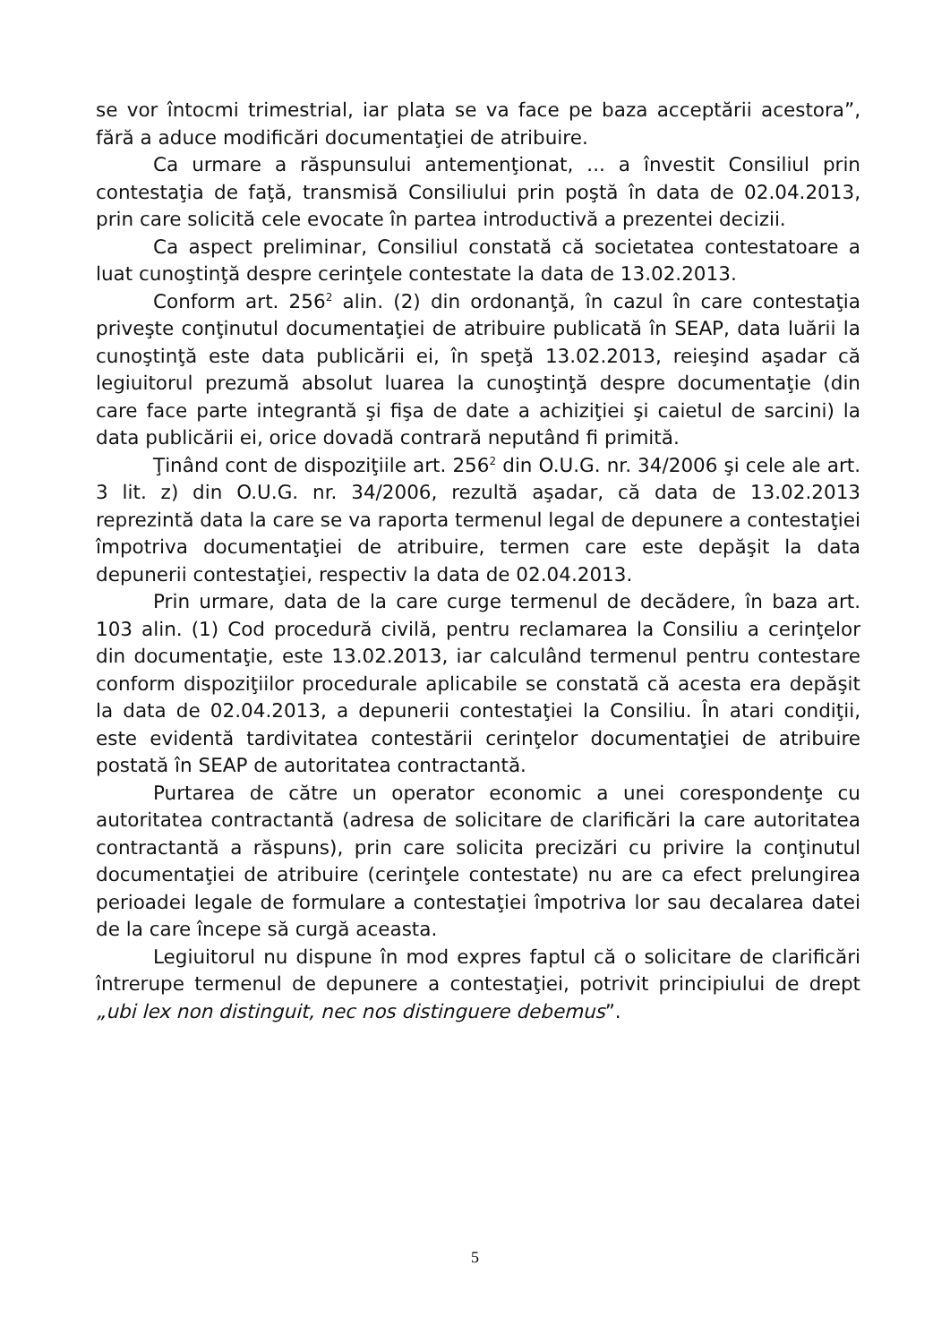se vor întocmi trimestrial, iar plata se va face pe baza acceptării acestora”, fără a aduce modificări documentaţiei de atribuire.
Ca urmare a răspunsului antemenţionat, ... a învestit Consiliul prin contestaţia de faţă, transmisă Consiliului prin poştă în data de 02.04.2013, prin care solicită cele evocate în partea introductivă a prezentei decizii.
Ca aspect preliminar, Consiliul constată că societatea contestatoare a luat cunoştinţă despre cerinţele contestate la data de 13.02.2013.
Conform art. 256<sup>2</sup> alin. (2) din ordonanţă, în cazul în care contestaţia priveşte conţinutul documentaţiei de atribuire publicată în SEAP, data luării la cunoştinţă este data publicării ei, în speţă 13.02.2013, reieşind aşadar că legiuitorul prezumă absolut luarea la cunoştinţă despre documentaţie (din care face parte integrantă şi fişa de date a achiziţiei şi caietul de sarcini) la data publicării ei, orice dovadă contrară neputând fi primită.
Ţinând cont de dispoziţiile art. 256<sup>2</sup> din O.U.G. nr. 34/2006 şi cele ale art. 3 lit. z) din O.U.G. nr. 34/2006, rezultă aşadar, că data de 13.02.2013 reprezintă data la care se va raporta termenul legal de depunere a contestaţiei împotriva documentaţiei de atribuire, termen care este depăşit la data depunerii contestaţiei, respectiv la data de 02.04.2013.
Prin urmare, data de la care curge termenul de decădere, în baza art. 103 alin. (1) Cod procedură civilă, pentru reclamarea la Consiliu a cerinţelor din documentaţie, este 13.02.2013, iar calculând termenul pentru contestare conform dispoziţiilor procedurale aplicabile se constată că acesta era depăşit la data de 02.04.2013, a depunerii contestaţiei la Consiliu. În atari condiţii, este evidentă tardivitatea contestării cerinţelor documentaţiei de atribuire postată în SEAP de autoritatea contractantă.
Purtarea de către un operator economic a unei corespondenţe cu autoritatea contractantă (adresa de solicitare de clarificări la care autoritatea contractantă a răspuns), prin care solicita precizări cu privire la conţinutul documentaţiei de atribuire (cerinţele contestate) nu are ca efect prelungirea perioadei legale de formulare a contestaţiei împotriva lor sau decalarea datei de la care începe să curgă aceasta.
Legiuitorul nu dispune în mod expres faptul că o solicitare de clarificări întrerupe termenul de depunere a contestaţiei, potrivit principiului de drept „ubi lex non distinguit, nec nos distinguere debemus”.
5